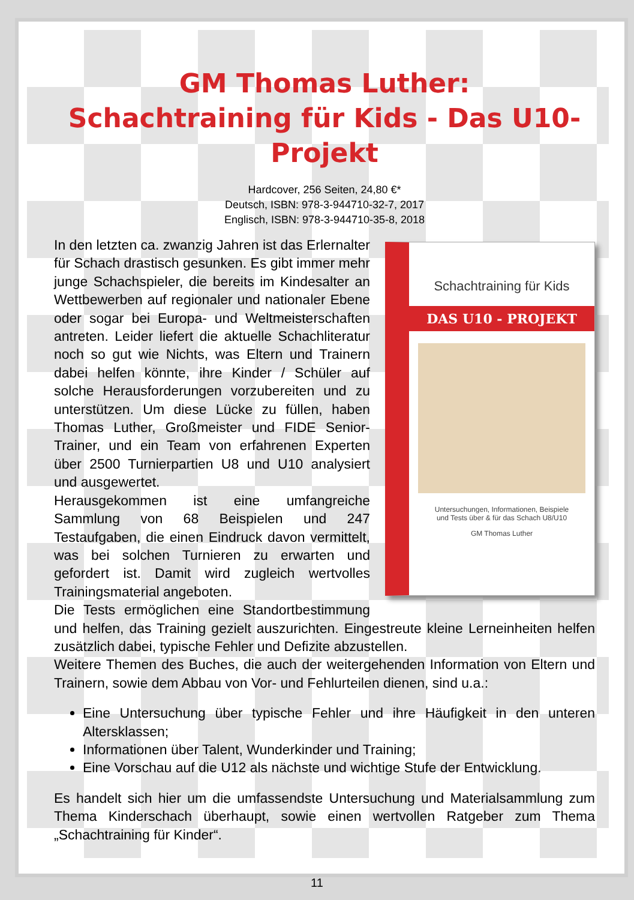GM Thomas Luther:
Schachtraining für Kids - Das U10-Projekt
Hardcover, 256 Seiten, 24,80 €*
Deutsch, ISBN: 978-3-944710-32-7, 2017
Englisch, ISBN: 978-3-944710-35-8, 2018
Schachtraining für Kids
DAS U10 - PROJEKT
Untersuchungen, Informationen, Beispiele
und Tests über & für das Schach U8/U10
GM Thomas Luther
In den letzten ca. zwanzig Jahren ist das Erlernalter für Schach drastisch gesunken. Es gibt immer mehr junge Schachspieler, die bereits im Kindesalter an Wettbewerben auf regionaler und nationaler Ebene oder sogar bei Europa- und Weltmeisterschaften antreten. Leider liefert die aktuelle Schachliteratur noch so gut wie Nichts, was Eltern und Trainern dabei helfen könnte, ihre Kinder / Schüler auf solche Herausforderungen vorzubereiten und zu unterstützen. Um diese Lücke zu füllen, haben Thomas Luther, Großmeister und FIDE Senior-Trainer, und ein Team von erfahrenen Experten über 2500 Turnierpartien U8 und U10 analysiert und ausgewertet.
Herausgekommen ist eine umfangreiche Sammlung von 68 Beispielen und 247 Testaufgaben, die einen Eindruck davon vermittelt, was bei solchen Turnieren zu erwarten und gefordert ist. Damit wird zugleich wertvolles Trainingsmaterial angeboten.
Die Tests ermöglichen eine Standortbestimmung und helfen, das Training gezielt auszurichten. Eingestreute kleine Lerneinheiten helfen zusätzlich dabei, typische Fehler und Defizite abzustellen.
Weitere Themen des Buches, die auch der weitergehenden Information von Eltern und Trainern, sowie dem Abbau von Vor- und Fehlurteilen dienen, sind u.a.:
Eine Untersuchung über typische Fehler und ihre Häufigkeit in den unteren Altersklassen;
Informationen über Talent, Wunderkinder und Training;
Eine Vorschau auf die U12 als nächste und wichtige Stufe der Entwicklung.
Es handelt sich hier um die umfassendste Untersuchung und Materialsammlung zum Thema Kinderschach überhaupt, sowie einen wertvollen Ratgeber zum Thema „Schachtraining für Kinder“.
11